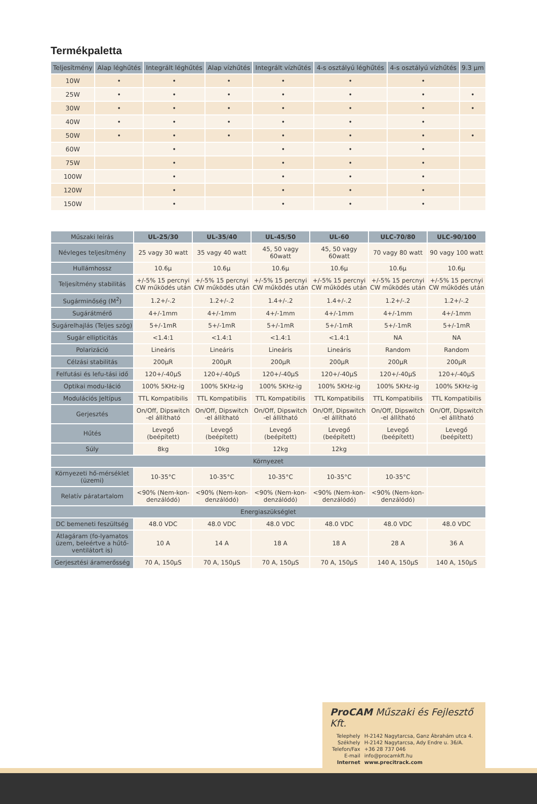Termékpaletta
| Teljesítmény | Alap léghűtés | Integrált léghűtés | Alap vízhűtés | Integrált vízhűtés | 4-s osztályú léghűtés | 4-s osztályú vízhűtés | 9.3 µm |
| --- | --- | --- | --- | --- | --- | --- | --- |
| 10W | • | • | • | • | • | • | |
| 25W | • | • | • | • | • | • | • |
| 30W | • | • | • | • | • | • | • |
| 40W | • | • | • | • | • | • | |
| 50W | • | • | • | • | • | • | • |
| 60W | | • | | • | • | • | |
| 75W | | • | | • | • | • | |
| 100W | | • | | • | • | • | |
| 120W | | • | | • | • | • | |
| 150W | | • | | • | • | • | |
| Műszaki leírás | UL-25/30 | UL-35/40 | UL-45/50 | UL-60 | ULC-70/80 | ULC-90/100 |
| --- | --- | --- | --- | --- | --- | --- |
| Névleges teljesítmény | 25 vagy 30 watt | 35 vagy 40 watt | 45, 50 vagy 60watt | 45, 50 vagy 60watt | 70 vagy 80 watt | 90 vagy 100 watt |
| Hullámhossz | 10.6µ | 10.6µ | 10.6µ | 10.6µ | 10.6µ | 10.6µ |
| Teljesítmény stabilitás | +/-5% 15 percnyi CW működés után | +/-5% 15 percnyi CW működés után | +/-5% 15 percnyi CW működés után | +/-5% 15 percnyi CW működés után | +/-5% 15 percnyi CW működés után | +/-5% 15 percnyi CW működés után |
| Sugárminőség (M<sup>2</sup>) | 1.2+/-.2 | 1.2+/-.2 | 1.4+/-.2 | 1.4+/-.2 | 1.2+/-.2 | 1.2+/-.2 |
| Sugárátmérő | 4+/-1mm | 4+/-1mm | 4+/-1mm | 4+/-1mm | 4+/-1mm | 4+/-1mm |
| Sugárelhajlás (Teljes szög) | 5+/-1mR | 5+/-1mR | 5+/-1mR | 5+/-1mR | 5+/-1mR | 5+/-1mR |
| Sugár ellipticitás | <1.4:1 | <1.4:1 | <1.4:1 | <1.4:1 | NA | NA |
| Polarizáció | Lineáris | Lineáris | Lineáris | Lineáris | Random | Random |
| Célzási stabilitás | 200µR | 200µR | 200µR | 200µR | 200µR | 200µR |
| Felfutási és lefu-tási idő | 120+/-40µS | 120+/-40µS | 120+/-40µS | 120+/-40µS | 120+/-40µS | 120+/-40µS |
| Optikai modu-láció | 100% 5KHz-ig | 100% 5KHz-ig | 100% 5KHz-ig | 100% 5KHz-ig | 100% 5KHz-ig | 100% 5KHz-ig |
| Modulációs Jeltípus | TTL Kompatibilis | TTL Kompatibilis | TTL Kompatibilis | TTL Kompatibilis | TTL Kompatibilis | TTL Kompatibilis |
| Gerjesztés | On/Off, Dipswitch -el állítható | On/Off, Dipswitch -el állítható | On/Off, Dipswitch -el állítható | On/Off, Dipswitch -el állítható | On/Off, Dipswitch -el állítható | On/Off, Dipswitch -el állítható |
| Hűtés | Levegő (beépített) | Levegő (beépített) | Levegő (beépített) | Levegő (beépített) | Levegő (beépített) | Levegő (beépített) |
| Súly | 8kg | 10kg | 12kg | 12kg | | |
| Környezet | | | | | | |
| Környezeti hő-mérséklet (üzemi) | 10-35°C | 10-35°C | 10-35°C | 10-35°C | 10-35°C | |
| Relatív páratartalom | <90% (Nem-kon-denzálódó) | <90% (Nem-kon-denzálódó) | <90% (Nem-kon-denzálódó) | <90% (Nem-kon-denzálódó) | <90% (Nem-kon-denzálódó) | |
| Energiaszükséglet | | | | | | |
| DC bemeneti feszültség | 48.0 VDC | 48.0 VDC | 48.0 VDC | 48.0 VDC | 48.0 VDC | 48.0 VDC |
| Átlagáram (fo-lyamatos üzem, beleértve a hűtő-ventilátort is) | 10 A | 14 A | 18 A | 18 A | 28 A | 36 A |
| Gerjesztési áramerősség | 70 A, 150µS | 70 A, 150µS | 70 A, 150µS | 70 A, 150µS | 140 A, 150µS | 140 A, 150µS |
ProCAM Műszaki és Fejlesztő Kft.
| Telephely | H-2142 Nagytarcsa, Ganz Ábrahám utca 4. |
| Székhely | H-2142 Nagytarcsa, Ady Endre u. 36/A. |
| Telefon/Fax | +36 28 737 046 |
| E-mail | info@procamkft.hu |
| Internet | www.precitrack.com |